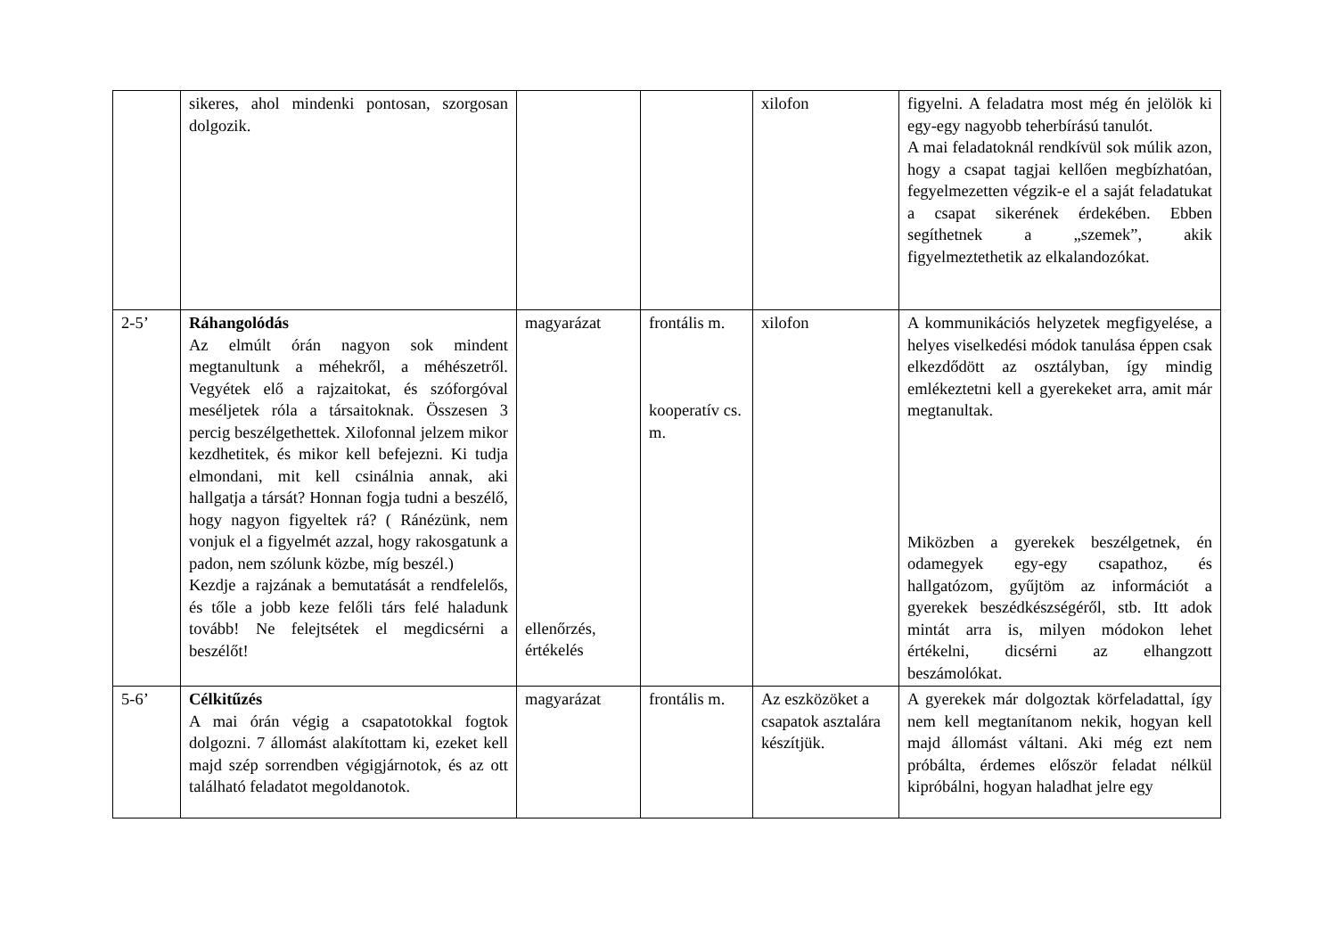| | sikeres, ahol mindenki pontosan, szorgosan dolgozik. | | | xilofon | figyelni. A feladatra most még én jelölök ki egy-egy nagyobb teherbírású tanulót. A mai feladatoknál rendkívül sok múlik azon, hogy a csapat tagjai kellően megbízhatóan, fegyelmezetten végzik-e el a saját feladatukat a csapat sikerének érdekében. Ebben segíthetnek a „szemek”, akik figyelmeztethetik az elkalandozókat. |
| 2-5’ | Ráhangolódás Az elmúlt órán nagyon sok mindent megtanultunk a méhekről, a méhészetről. Vegyétek elő a rajzaitokat, és szóforgóval meséljetek róla a társaitoknak. Összesen 3 percig beszélgethettek. Xilofonnal jelzem mikor kezdhetitek, és mikor kell befejezni. Ki tudja elmondani, mit kell csinálnia annak, aki hallgatja a társát? Honnan fogja tudni a beszélő, hogy nagyon figyeltek rá? ( Ránézünk, nem vonjuk el a figyelmét azzal, hogy rakosgatunk a padon, nem szólunk közbe, míg beszél.) Kezdje a rajzának a bemutatását a rendfelelős, és tőle a jobb keze felőli társ felé haladunk tovább! Ne felejtsétek el megdicsérni a beszélőt! | magyarázat ellenőrzés, értékelés | frontális m. kooperatív cs. m. | xilofon | A kommunikációs helyzetek megfigyelése, a helyes viselkedési módok tanulása éppen csak elkezdődött az osztályban, így mindig emlékeztetni kell a gyerekeket arra, amit már megtanultak. Miközben a gyerekek beszélgetnek, én odamegyek egy-egy csapathoz, és hallgatózom, gyűjtöm az információt a gyerekek beszédkészségéről, stb. Itt adok mintát arra is, milyen módokon lehet értékelni, dicsérni az elhangzott beszámolókat. |
| 5-6’ | Célkitűzés A mai órán végig a csapatotokkal fogtok dolgozni. 7 állomást alakítottam ki, ezeket kell majd szép sorrendben végigjárnotok, és az ott található feladatot megoldanotok. | magyarázat | frontális m. | Az eszközöket a csapatok asztalára készítjük. | A gyerekek már dolgoztak körfeladattal, így nem kell megtanítanom nekik, hogyan kell majd állomást váltani. Aki még ezt nem próbálta, érdemes először feladat nélkül kipróbálni, hogyan haladhat jelre egy |